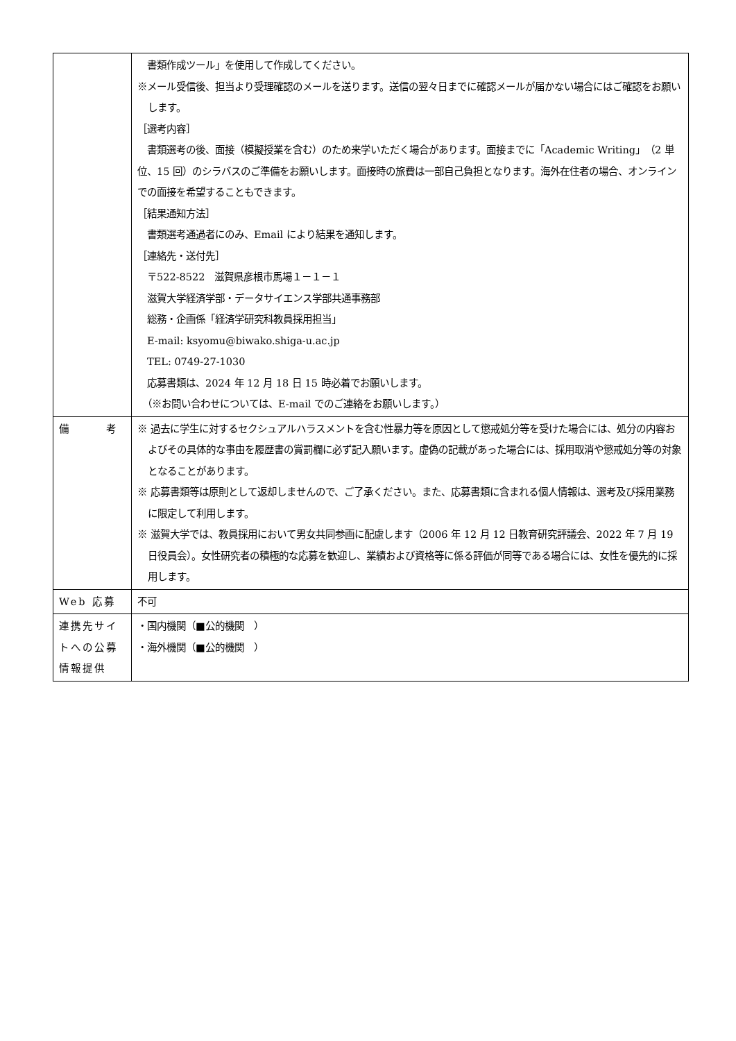| | 書類作成ツール」を使用して作成してください。 ※メール受信後、担当より受理確認のメールを送ります。送信の翌々日までに確認メールが届かない場合にはご確認をお願いします。 ［選考内容］ 書類選考の後、面接（模擬授業を含む）のため来学いただく場合があります。面接までに「Academic Writing」（2 単位、15 回）のシラバスのご準備をお願いします。面接時の旅費は一部自己負担となります。海外在住者の場合、オンラインでの面接を希望することもできます。 ［結果通知方法］ 書類選考通過者にのみ、Email により結果を通知します。 ［連絡先・送付先］ 〒522-8522 滋賀県彦根市馬場１－１－１ 滋賀大学経済学部・データサイエンス学部共通事務部 総務・企画係「経済学研究科教員採用担当」 E-mail: ksyomu@biwako.shiga-u.ac.jp TEL: 0749-27-1030 応募書類は、2024 年 12 月 18 日 15 時必着でお願いします。 （※お問い合わせについては、E-mail でのご連絡をお願いします。） |
| 備 考 | ※ 過去に学生に対するセクシュアルハラスメントを含む性暴力等を原因として懲戒処分等を受けた場合には、処分の内容およびその具体的な事由を履歴書の賞罰欄に必ず記入願います。虚偽の記載があった場合には、採用取消や懲戒処分等の対象となることがあります。 ※ 応募書類等は原則として返却しませんので、ご了承ください。また、応募書類に含まれる個人情報は、選考及び採用業務に限定して利用します。 ※ 滋賀大学では、教員採用において男女共同参画に配慮します（2006 年 12 月 12 日教育研究評議会、2022 年 7 月 19 日役員会）。女性研究者の積極的な応募を歓迎し、業績および資格等に係る評価が同等である場合には、女性を優先的に採用します。 |
| Web 応募 | 不可 |
| 連携先サイトへの公募情報提供 | ・国内機関（■公的機関 ） ・海外機関（■公的機関 ） |